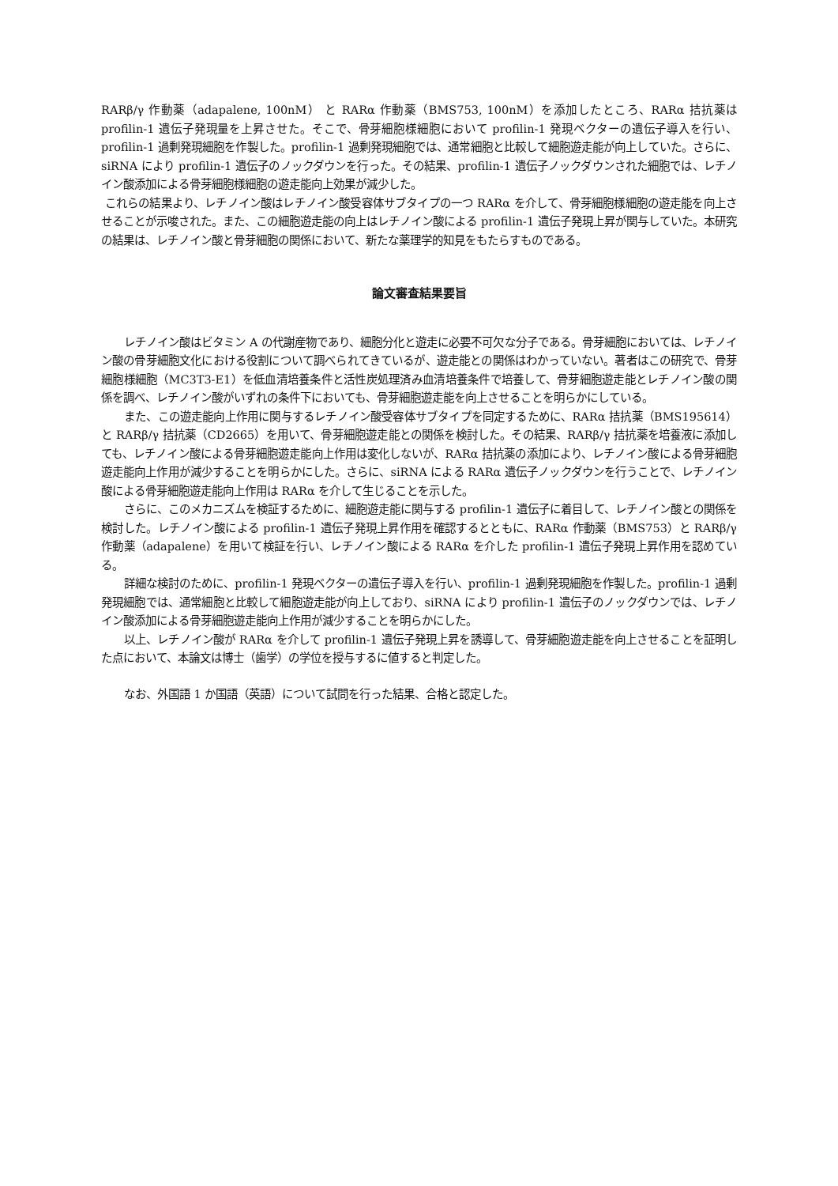RARβ/γ 作動薬（adapalene, 100nM） と RARα 作動薬（BMS753, 100nM）を添加したところ、RARα 拮抗薬は profilin-1 遺伝子発現量を上昇させた。そこで、骨芽細胞様細胞において profilin-1 発現ベクターの遺伝子導入を行い、profilin-1 過剰発現細胞を作製した。profilin-1 過剰発現細胞では、通常細胞と比較して細胞遊走能が向上していた。さらに、siRNA により profilin-1 遺伝子のノックダウンを行った。その結果、profilin-1 遺伝子ノックダウンされた細胞では、レチノイン酸添加による骨芽細胞様細胞の遊走能向上効果が減少した。
これらの結果より、レチノイン酸はレチノイン酸受容体サブタイプの一つ RARα を介して、骨芽細胞様細胞の遊走能を向上させることが示唆された。また、この細胞遊走能の向上はレチノイン酸による profilin-1 遺伝子発現上昇が関与していた。本研究の結果は、レチノイン酸と骨芽細胞の関係において、新たな薬理学的知見をもたらすものである。
論文審査結果要旨
レチノイン酸はビタミン A の代謝産物であり、細胞分化と遊走に必要不可欠な分子である。骨芽細胞においては、レチノイン酸の骨芽細胞文化における役割について調べられてきているが、遊走能との関係はわかっていない。著者はこの研究で、骨芽細胞様細胞（MC3T3-E1）を低血清培養条件と活性炭処理済み血清培養条件で培養して、骨芽細胞遊走能とレチノイン酸の関係を調べ、レチノイン酸がいずれの条件下においても、骨芽細胞遊走能を向上させることを明らかにしている。
また、この遊走能向上作用に関与するレチノイン酸受容体サブタイプを同定するために、RARα 拮抗薬（BMS195614）と RARβ/γ 拮抗薬（CD2665）を用いて、骨芽細胞遊走能との関係を検討した。その結果、RARβ/γ 拮抗薬を培養液に添加しても、レチノイン酸による骨芽細胞遊走能向上作用は変化しないが、RARα 拮抗薬の添加により、レチノイン酸による骨芽細胞遊走能向上作用が減少することを明らかにした。さらに、siRNA による RARα 遺伝子ノックダウンを行うことで、レチノイン酸による骨芽細胞遊走能向上作用は RARα を介して生じることを示した。
さらに、このメカニズムを検証するために、細胞遊走能に関与する profilin-1 遺伝子に着目して、レチノイン酸との関係を検討した。レチノイン酸による profilin-1 遺伝子発現上昇作用を確認するとともに、RARα 作動薬（BMS753）と RARβ/γ 作動薬（adapalene）を用いて検証を行い、レチノイン酸による RARα を介した profilin-1 遺伝子発現上昇作用を認めている。
詳細な検討のために、profilin-1 発現ベクターの遺伝子導入を行い、profilin-1 過剰発現細胞を作製した。profilin-1 過剰発現細胞では、通常細胞と比較して細胞遊走能が向上しており、siRNA により profilin-1 遺伝子のノックダウンでは、レチノイン酸添加による骨芽細胞遊走能向上作用が減少することを明らかにした。
以上、レチノイン酸が RARα を介して profilin-1 遺伝子発現上昇を誘導して、骨芽細胞遊走能を向上させることを証明した点において、本論文は博士（歯学）の学位を授与するに値すると判定した。
なお、外国語 1 か国語（英語）について試問を行った結果、合格と認定した。